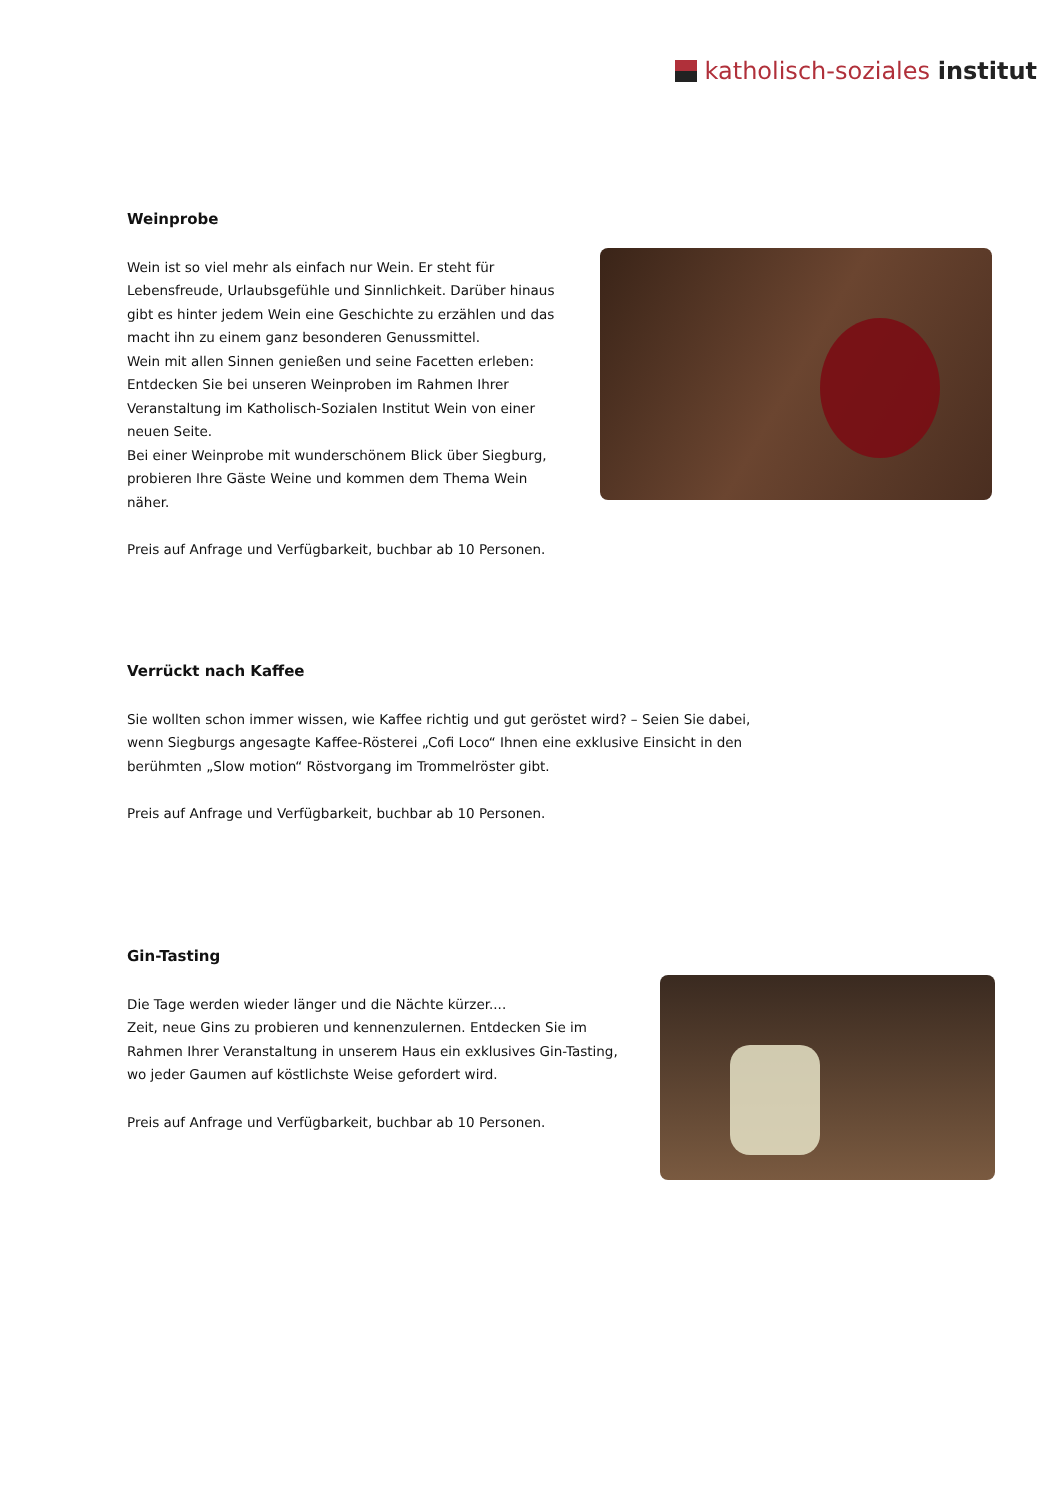katholisch-soziales institut
Weinprobe
Wein ist so viel mehr als einfach nur Wein. Er steht für Lebensfreude, Urlaubsgefühle und Sinnlichkeit. Darüber hinaus gibt es hinter jedem Wein eine Geschichte zu erzählen und das macht ihn zu einem ganz besonderen Genussmittel.
Wein mit allen Sinnen genießen und seine Facetten erleben: Entdecken Sie bei unseren Weinproben im Rahmen Ihrer Veranstaltung im Katholisch-Sozialen Institut Wein von einer neuen Seite.
Bei einer Weinprobe mit wunderschönem Blick über Siegburg, probieren Ihre Gäste Weine und kommen dem Thema Wein näher.
Preis auf Anfrage und Verfügbarkeit, buchbar ab 10 Personen.
Verrückt nach Kaffee
Sie wollten schon immer wissen, wie Kaffee richtig und gut geröstet wird? – Seien Sie dabei, wenn Siegburgs angesagte Kaffee-Rösterei „Cofi Loco“ Ihnen eine exklusive Einsicht in den berühmten „Slow motion“ Röstvorgang im Trommelröster gibt.
Preis auf Anfrage und Verfügbarkeit, buchbar ab 10 Personen.
Gin-Tasting
Die Tage werden wieder länger und die Nächte kürzer....
Zeit, neue Gins zu probieren und kennenzulernen. Entdecken Sie im Rahmen Ihrer Veranstaltung in unserem Haus ein exklusives Gin-Tasting, wo jeder Gaumen auf köstlichste Weise gefordert wird.
Preis auf Anfrage und Verfügbarkeit, buchbar ab 10 Personen.